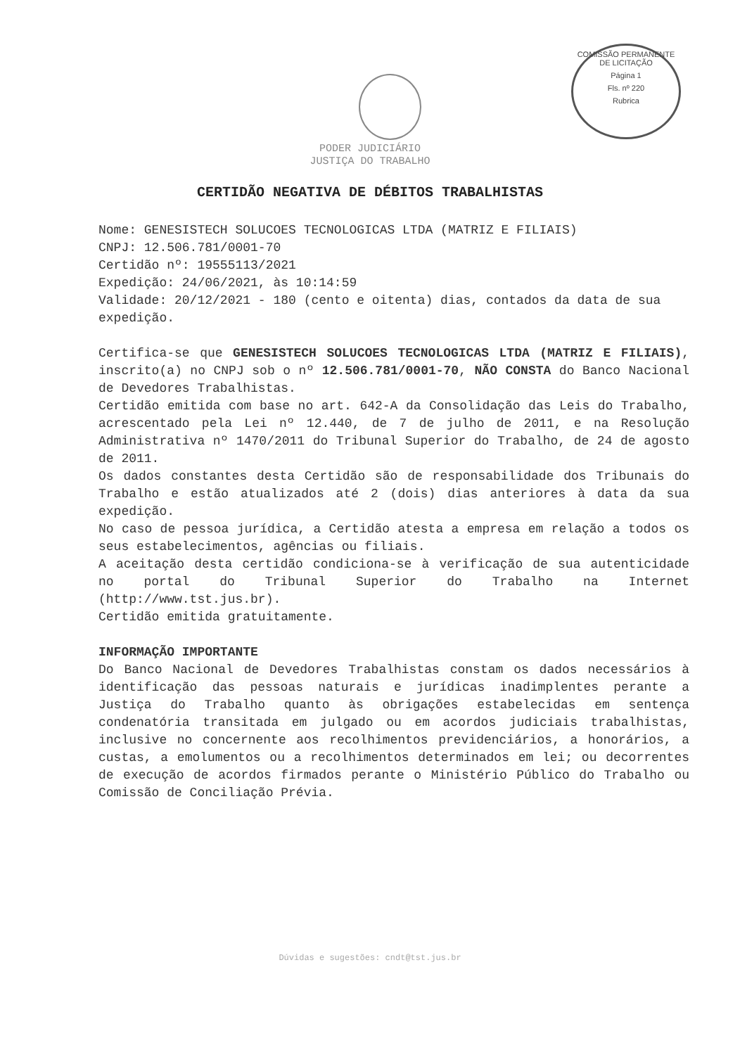COMISSÃO PERMANENTE DE LICITAÇÃO
Página 1
Fls. nº 220
Rubrica
PODER JUDICIÁRIO
JUSTIÇA DO TRABALHO
CERTIDÃO NEGATIVA DE DÉBITOS TRABALHISTAS
Nome: GENESISTECH SOLUCOES TECNOLOGICAS LTDA (MATRIZ E FILIAIS)
CNPJ: 12.506.781/0001-70
Certidão nº: 19555113/2021
Expedição: 24/06/2021, às 10:14:59
Validade: 20/12/2021 - 180 (cento e oitenta) dias, contados da data de sua expedição.
Certifica-se que GENESISTECH SOLUCOES TECNOLOGICAS LTDA (MATRIZ E FILIAIS), inscrito(a) no CNPJ sob o nº 12.506.781/0001-70, NÃO CONSTA do Banco Nacional de Devedores Trabalhistas.
Certidão emitida com base no art. 642-A da Consolidação das Leis do Trabalho, acrescentado pela Lei nº 12.440, de 7 de julho de 2011, e na Resolução Administrativa nº 1470/2011 do Tribunal Superior do Trabalho, de 24 de agosto de 2011.
Os dados constantes desta Certidão são de responsabilidade dos Tribunais do Trabalho e estão atualizados até 2 (dois) dias anteriores à data da sua expedição.
No caso de pessoa jurídica, a Certidão atesta a empresa em relação a todos os seus estabelecimentos, agências ou filiais.
A aceitação desta certidão condiciona-se à verificação de sua autenticidade no portal do Tribunal Superior do Trabalho na Internet (http://www.tst.jus.br).
Certidão emitida gratuitamente.
INFORMAÇÃO IMPORTANTE
Do Banco Nacional de Devedores Trabalhistas constam os dados necessários à identificação das pessoas naturais e jurídicas inadimplentes perante a Justiça do Trabalho quanto às obrigações estabelecidas em sentença condenatória transitada em julgado ou em acordos judiciais trabalhistas, inclusive no concernente aos recolhimentos previdenciários, a honorários, a custas, a emolumentos ou a recolhimentos determinados em lei; ou decorrentes de execução de acordos firmados perante o Ministério Público do Trabalho ou Comissão de Conciliação Prévia.
Dúvidas e sugestões: cndt@tst.jus.br